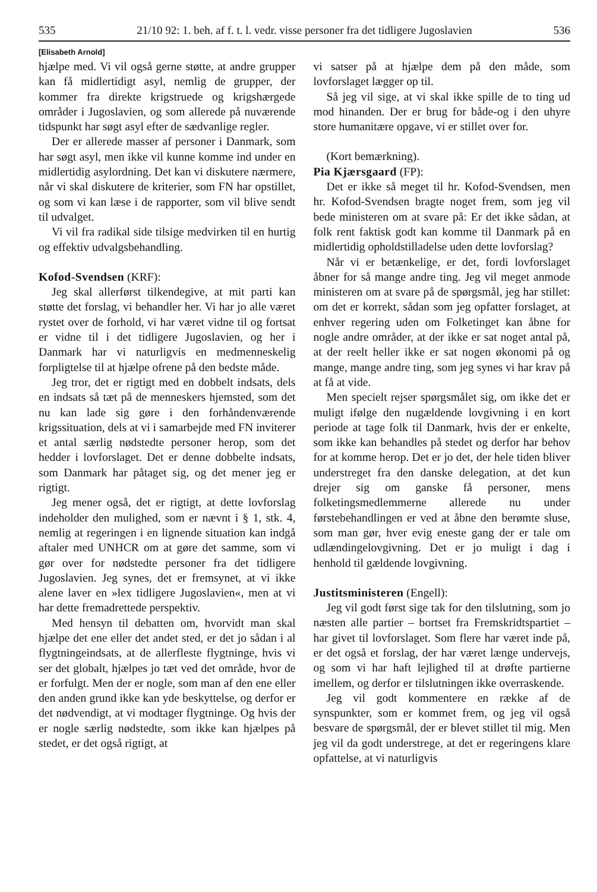535 21/10 92: 1. beh. af f. t. l. vedr. visse personer fra det tidligere Jugoslavien 536
[Elisabeth Arnold]
hjælpe med. Vi vil også gerne støtte, at andre grupper kan få midlertidigt asyl, nemlig de grupper, der kommer fra direkte krigstruede og krigshærgede områder i Jugoslavien, og som allerede på nuværende tidspunkt har søgt asyl efter de sædvanlige regler.
Der er allerede masser af personer i Danmark, som har søgt asyl, men ikke vil kunne komme ind under en midlertidig asylordning. Det kan vi diskutere nærmere, når vi skal diskutere de kriterier, som FN har opstillet, og som vi kan læse i de rapporter, som vil blive sendt til udvalget.
Vi vil fra radikal side tilsige medvirken til en hurtig og effektiv udvalgsbehandling.
Kofod-Svendsen (KRF):
Jeg skal allerførst tilkendegive, at mit parti kan støtte det forslag, vi behandler her. Vi har jo alle været rystet over de forhold, vi har været vidne til og fortsat er vidne til i det tidligere Jugoslavien, og her i Danmark har vi naturligvis en medmenneskelig forpligtelse til at hjælpe ofrene på den bedste måde.
Jeg tror, det er rigtigt med en dobbelt indsats, dels en indsats så tæt på de menneskers hjemsted, som det nu kan lade sig gøre i den forhåndenværende krigssituation, dels at vi i samarbejde med FN inviterer et antal særlig nødstedte personer herop, som det hedder i lovforslaget. Det er denne dobbelte indsats, som Danmark har påtaget sig, og det mener jeg er rigtigt.
Jeg mener også, det er rigtigt, at dette lovforslag indeholder den mulighed, som er nævnt i § 1, stk. 4, nemlig at regeringen i en lignende situation kan indgå aftaler med UNHCR om at gøre det samme, som vi gør over for nødstedte personer fra det tidligere Jugoslavien. Jeg synes, det er fremsynet, at vi ikke alene laver en »lex tidligere Jugoslavien«, men at vi har dette fremadrettede perspektiv.
Med hensyn til debatten om, hvorvidt man skal hjælpe det ene eller det andet sted, er det jo sådan i al flygtningeindsats, at de allerfleste flygtninge, hvis vi ser det globalt, hjælpes jo tæt ved det område, hvor de er forfulgt. Men der er nogle, som man af den ene eller den anden grund ikke kan yde beskyttelse, og derfor er det nødvendigt, at vi modtager flygtninge. Og hvis der er nogle særlig nødstedte, som ikke kan hjælpes på stedet, er det også rigtigt, at
vi satser på at hjælpe dem på den måde, som lovforslaget lægger op til.
Så jeg vil sige, at vi skal ikke spille de to ting ud mod hinanden. Der er brug for både-og i den uhyre store humanitære opgave, vi er stillet over for.
(Kort bemærkning).
Pia Kjærsgaard (FP):
Det er ikke så meget til hr. Kofod-Svendsen, men hr. Kofod-Svendsen bragte noget frem, som jeg vil bede ministeren om at svare på: Er det ikke sådan, at folk rent faktisk godt kan komme til Danmark på en midlertidig opholdstilladelse uden dette lovforslag?
Når vi er betænkelige, er det, fordi lovforslaget åbner for så mange andre ting. Jeg vil meget anmode ministeren om at svare på de spørgsmål, jeg har stillet: om det er korrekt, sådan som jeg opfatter forslaget, at enhver regering uden om Folketinget kan åbne for nogle andre områder, at der ikke er sat noget antal på, at der reelt heller ikke er sat nogen økonomi på og mange, mange andre ting, som jeg synes vi har krav på at få at vide.
Men specielt rejser spørgsmålet sig, om ikke det er muligt ifølge den nugældende lovgivning i en kort periode at tage folk til Danmark, hvis der er enkelte, som ikke kan behandles på stedet og derfor har behov for at komme herop. Det er jo det, der hele tiden bliver understreget fra den danske delegation, at det kun drejer sig om ganske få personer, mens folketingsmedlemmerne allerede nu under førstebehandlingen er ved at åbne den berømte sluse, som man gør, hver evig eneste gang der er tale om udlændingelovgivning. Det er jo muligt i dag i henhold til gældende lovgivning.
Justitsministeren (Engell):
Jeg vil godt først sige tak for den tilslutning, som jo næsten alle partier – bortset fra Fremskridtspartiet – har givet til lovforslaget. Som flere har været inde på, er det også et forslag, der har været længe undervejs, og som vi har haft lejlighed til at drøfte partierne imellem, og derfor er tilslutningen ikke overraskende.
Jeg vil godt kommentere en række af de synspunkter, som er kommet frem, og jeg vil også besvare de spørgsmål, der er blevet stillet til mig. Men jeg vil da godt understrege, at det er regeringens klare opfattelse, at vi naturligvis